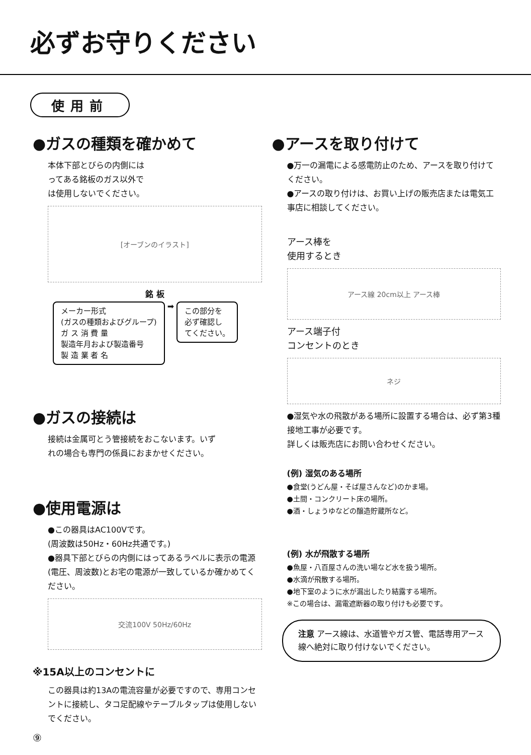必ずお守りください
使用前
●ガスの種類を確かめて
本体下部とびらの内側には
ってある銘板のガス以外で
は使用しないでください。
[オーブンのイラスト]
銘 板
メーカー形式
(ガスの種類およびグループ)
ガ ス 消 費 量
製造年月および製造番号
製 造 業 者 名
➡
この部分を
必ず確認し
てください。
●ガスの接続は
接続は金属可とう管接続をおこないます。いず
れの場合も専門の係員におまかせください。
●使用電源は
●この器具はAC100Vです。
(周波数は50Hz・60Hz共通です。)
●器具下部とびらの内側にはってあるラベルに表示の電源(電圧、周波数)とお宅の電源が一致しているか確かめてください。
交流100V 50Hz/60Hz
※15A以上のコンセントに
この器具は約13Aの電流容量が必要ですので、専用コンセントに接続し、タコ足配線やテーブルタップは使用しないでください。
⑨
●アースを取り付けて
●万一の漏電による感電防止のため、アースを取り付けてください。
●アースの取り付けは、お買い上げの販売店または電気工事店に相談してください。
アース棒を
使用するとき
アース線 20cm以上 アース棒
アース端子付
コンセントのとき
ネジ
●湿気や水の飛散がある場所に設置する場合は、必ず第3種接地工事が必要です。
詳しくは販売店にお問い合わせください。
(例) 湿気のある場所
●食堂(うどん屋・そば屋さんなど)のかま場。
●土間・コンクリート床の場所。
●酒・しょうゆなどの醸造貯蔵所など。
(例) 水が飛散する場所
●魚屋・八百屋さんの洗い場など水を扱う場所。
●水滴が飛散する場所。
●地下室のように水が漏出したり結露する場所。
※この場合は、漏電遮断器の取り付けも必要です。
注意 アース線は、水道管やガス管、電話専用アース線へ絶対に取り付けないでください。